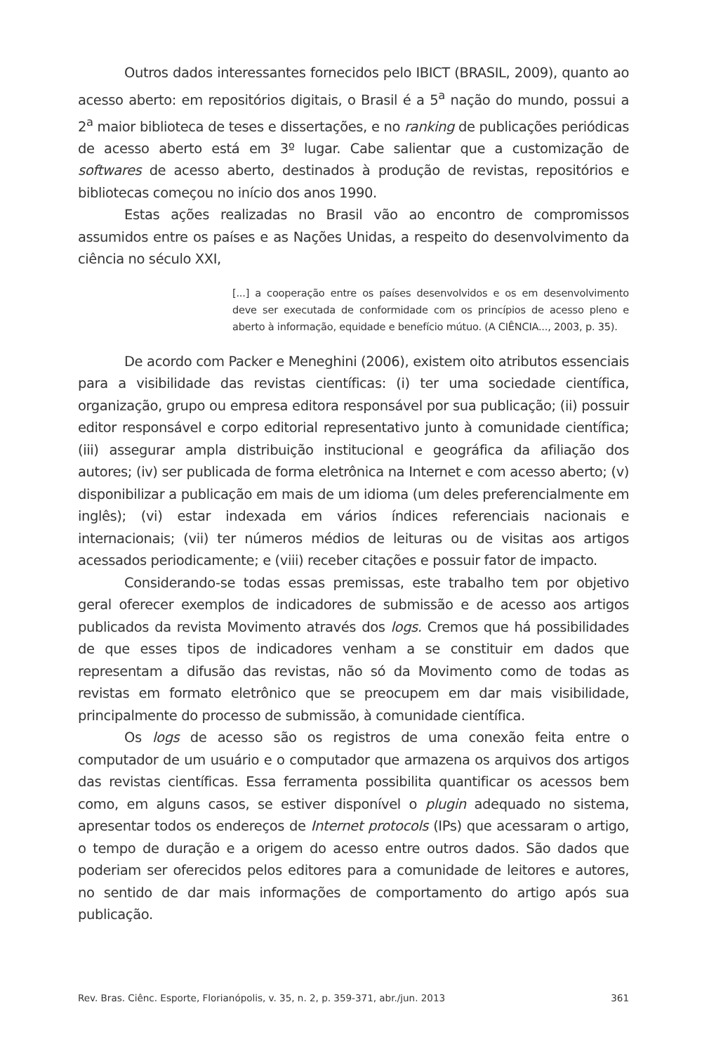Outros dados interessantes fornecidos pelo IBICT (BRASIL, 2009), quanto ao acesso aberto: em repositórios digitais, o Brasil é a 5<sup>a</sup> nação do mundo, possui a 2<sup>a</sup> maior biblioteca de teses e dissertações, e no ranking de publicações periódicas de acesso aberto está em 3º lugar. Cabe salientar que a customização de softwares de acesso aberto, destinados à produção de revistas, repositórios e bibliotecas começou no início dos anos 1990.
Estas ações realizadas no Brasil vão ao encontro de compromissos assumidos entre os países e as Nações Unidas, a respeito do desenvolvimento da ciência no século XXI,
[...] a cooperação entre os países desenvolvidos e os em desenvolvimento deve ser executada de conformidade com os princípios de acesso pleno e aberto à informação, equidade e benefício mútuo. (A CIÊNCIA..., 2003, p. 35).
De acordo com Packer e Meneghini (2006), existem oito atributos essenciais para a visibilidade das revistas científicas: (i) ter uma sociedade científica, organização, grupo ou empresa editora responsável por sua publicação; (ii) possuir editor responsável e corpo editorial representativo junto à comunidade científica; (iii) assegurar ampla distribuição institucional e geográfica da afiliação dos autores; (iv) ser publicada de forma eletrônica na Internet e com acesso aberto; (v) disponibilizar a publicação em mais de um idioma (um deles preferencialmente em inglês); (vi) estar indexada em vários índices referenciais nacionais e internacionais; (vii) ter números médios de leituras ou de visitas aos artigos acessados periodicamente; e (viii) receber citações e possuir fator de impacto.
Considerando-se todas essas premissas, este trabalho tem por objetivo geral oferecer exemplos de indicadores de submissão e de acesso aos artigos publicados da revista Movimento através dos logs. Cremos que há possibilidades de que esses tipos de indicadores venham a se constituir em dados que representam a difusão das revistas, não só da Movimento como de todas as revistas em formato eletrônico que se preocupem em dar mais visibilidade, principalmente do processo de submissão, à comunidade científica.
Os logs de acesso são os registros de uma conexão feita entre o computador de um usuário e o computador que armazena os arquivos dos artigos das revistas científicas. Essa ferramenta possibilita quantificar os acessos bem como, em alguns casos, se estiver disponível o plugin adequado no sistema, apresentar todos os endereços de Internet protocols (IPs) que acessaram o artigo, o tempo de duração e a origem do acesso entre outros dados. São dados que poderiam ser oferecidos pelos editores para a comunidade de leitores e autores, no sentido de dar mais informações de comportamento do artigo após sua publicação.
Rev. Bras. Ciênc. Esporte, Florianópolis, v. 35, n. 2, p. 359-371, abr./jun. 2013 361